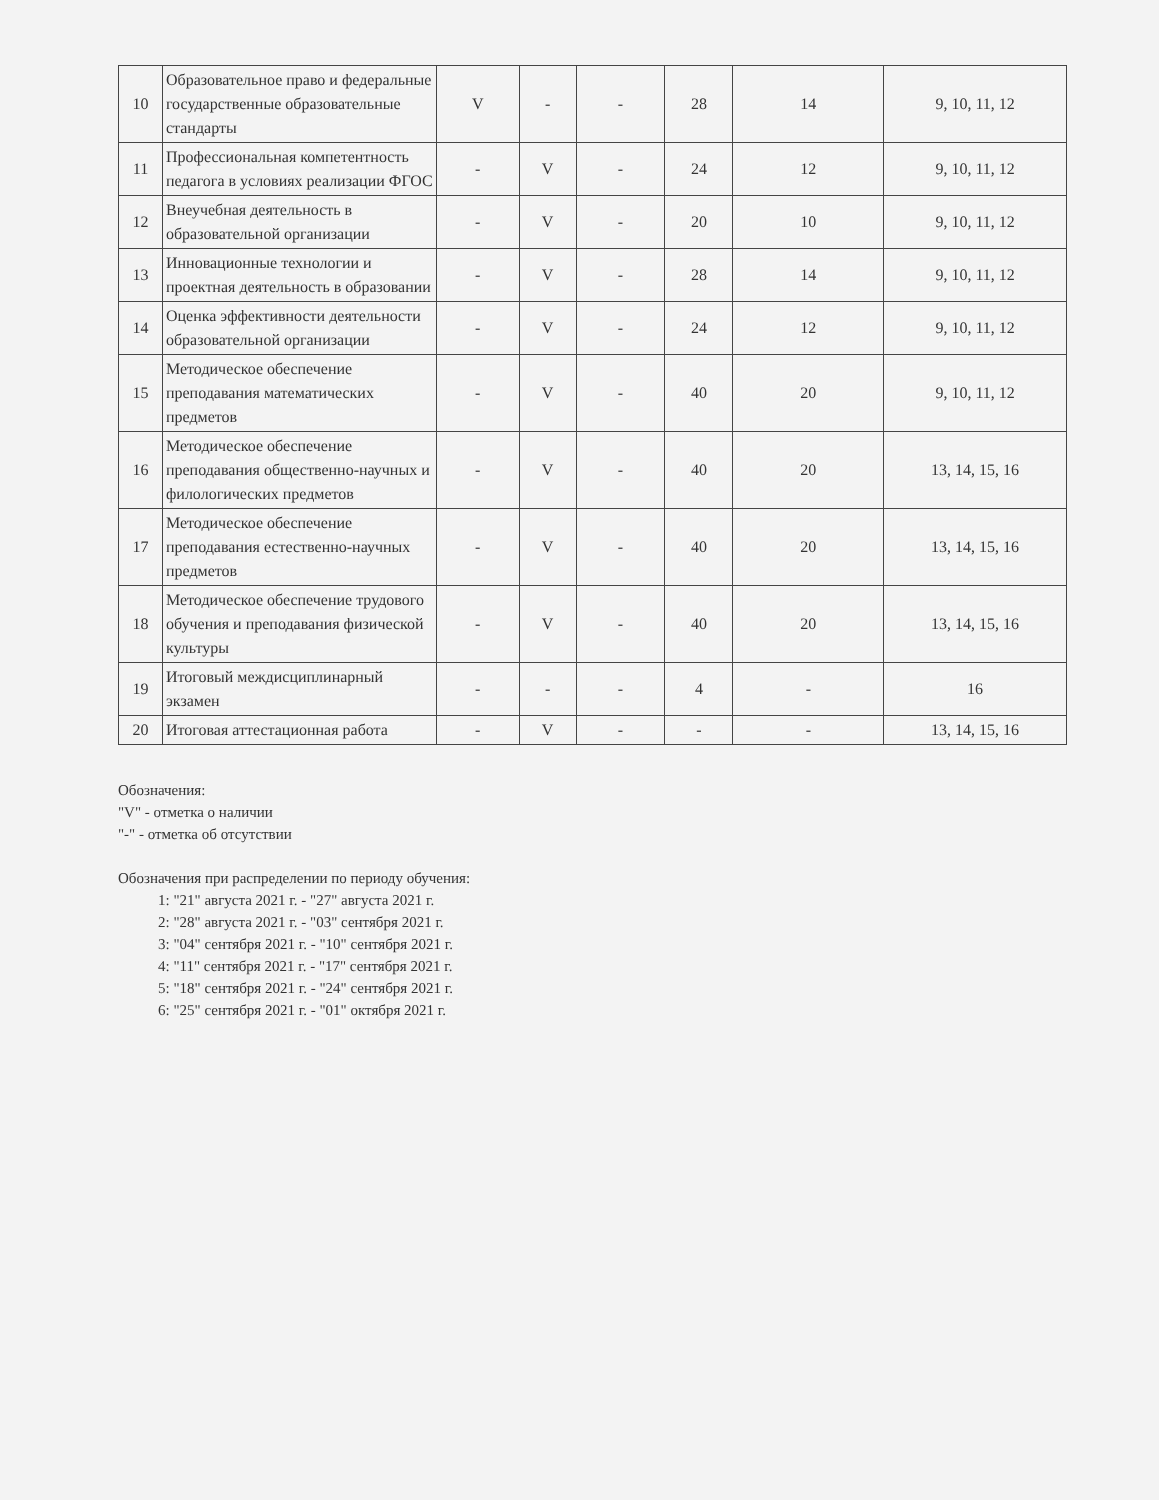| 10 | Образовательное право и федеральные государственные образовательные стандарты | V | - | - | 28 | 14 | 9, 10, 11, 12 |
| 11 | Профессиональная компетентность педагога в условиях реализации ФГОС | - | V | - | 24 | 12 | 9, 10, 11, 12 |
| 12 | Внеучебная деятельность в образовательной организации | - | V | - | 20 | 10 | 9, 10, 11, 12 |
| 13 | Инновационные технологии и проектная деятельность в образовании | - | V | - | 28 | 14 | 9, 10, 11, 12 |
| 14 | Оценка эффективности деятельности образовательной организации | - | V | - | 24 | 12 | 9, 10, 11, 12 |
| 15 | Методическое обеспечение преподавания математических предметов | - | V | - | 40 | 20 | 9, 10, 11, 12 |
| 16 | Методическое обеспечение преподавания общественно-научных и филологических предметов | - | V | - | 40 | 20 | 13, 14, 15, 16 |
| 17 | Методическое обеспечение преподавания естественно-научных предметов | - | V | - | 40 | 20 | 13, 14, 15, 16 |
| 18 | Методическое обеспечение трудового обучения и преподавания физической культуры | - | V | - | 40 | 20 | 13, 14, 15, 16 |
| 19 | Итоговый междисциплинарный экзамен | - | - | - | 4 | - | 16 |
| 20 | Итоговая аттестационная работа | - | V | - | - | - | 13, 14, 15, 16 |
Обозначения:
"V" - отметка о наличии
"-" - отметка об отсутствии
Обозначения при распределении по периоду обучения:
1: "21" августа 2021 г. - "27" августа 2021 г.
2: "28" августа 2021 г. - "03" сентября 2021 г.
3: "04" сентября 2021 г. - "10" сентября 2021 г.
4: "11" сентября 2021 г. - "17" сентября 2021 г.
5: "18" сентября 2021 г. - "24" сентября 2021 г.
6: "25" сентября 2021 г. - "01" октября 2021 г.